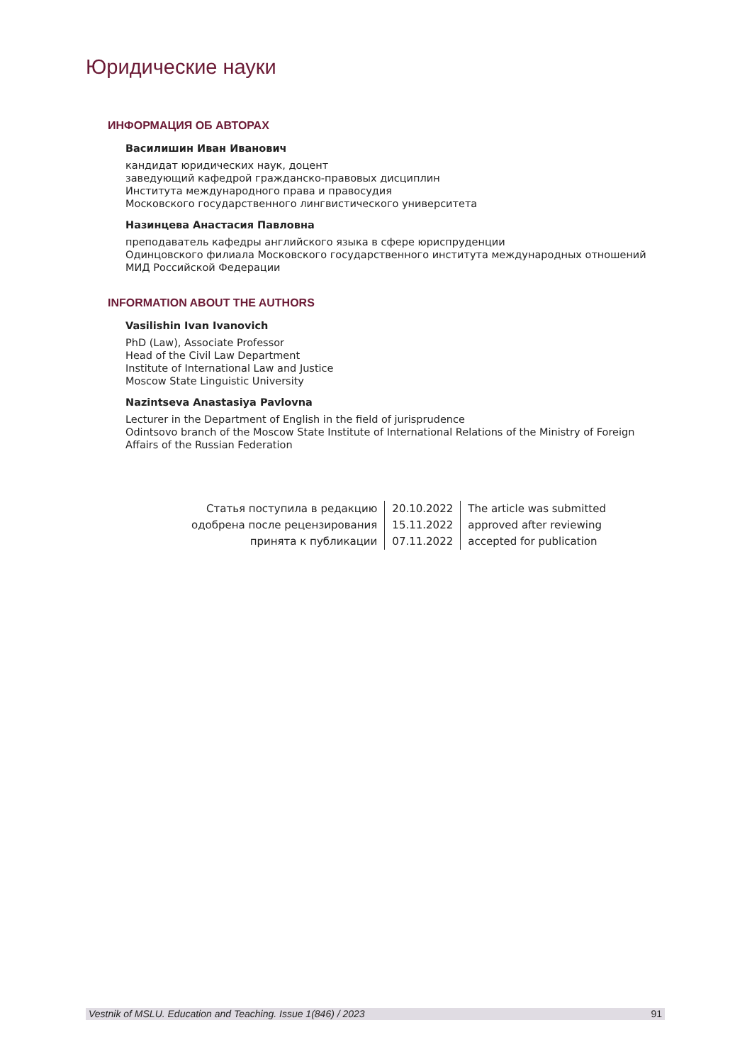Юридические науки
ИНФОРМАЦИЯ ОБ АВТОРАХ
Василишин Иван Иванович
кандидат юридических наук, доцент
заведующий кафедрой гражданско-правовых дисциплин
Института международного права и правосудия
Московского государственного лингвистического университета
Назинцева Анастасия Павловна
преподаватель кафедры английского языка в сфере юриспруденции
Одинцовского филиала Московского государственного института международных отношений
МИД Российской Федерации
INFORMATION ABOUT THE AUTHORS
Vasilishin Ivan Ivanovich
PhD (Law), Associate Professor
Head of the Civil Law Department
Institute of International Law and Justice
Moscow State Linguistic University
Nazintseva Anastasiya Pavlovna
Lecturer in the Department of English in the field of jurisprudence
Odintsovo branch of the Moscow State Institute of International Relations of the Ministry of Foreign Affairs of the Russian Federation
| Статья поступила в редакцию | 20.10.2022 | The article was submitted |
| одобрена после рецензирования | 15.11.2022 | approved after reviewing |
| принята к публикации | 07.11.2022 | accepted for publication |
Vestnik of MSLU. Education and Teaching. Issue 1(846) / 2023 91